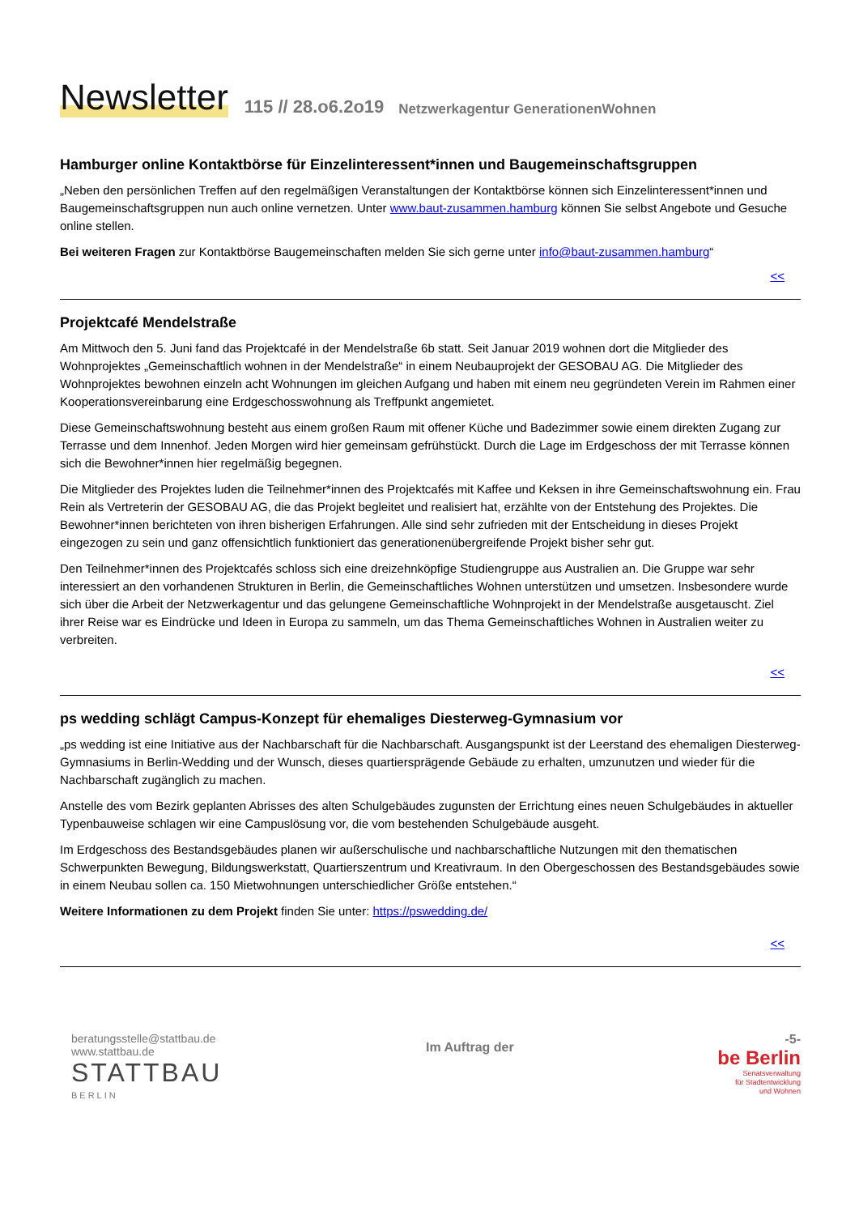Newsletter 115 // 28.o6.2o19 Netzwerkagentur GenerationenWohnen
Hamburger online Kontaktbörse für Einzelinteressent*innen und Baugemeinschaftsgruppen
„Neben den persönlichen Treffen auf den regelmäßigen Veranstaltungen der Kontaktbörse können sich Einzelinteressent*innen und Baugemeinschaftsgruppen nun auch online vernetzen. Unter www.baut-zusammen.hamburg können Sie selbst Angebote und Gesuche online stellen.
Bei weiteren Fragen zur Kontaktbörse Baugemeinschaften melden Sie sich gerne unter info@baut-zusammen.hamburg“
<<
Projektcafé Mendelstraße
Am Mittwoch den 5. Juni fand das Projektcafé in der Mendelstraße 6b statt. Seit Januar 2019 wohnen dort die Mitglieder des Wohnprojektes „Gemeinschaftlich wohnen in der Mendelstraße“ in einem Neubauprojekt der GESOBAU AG. Die Mitglieder des Wohnprojektes bewohnen einzeln acht Wohnungen im gleichen Aufgang und haben mit einem neu gegründeten Verein im Rahmen einer Kooperationsvereinbarung eine Erdgeschosswohnung als Treffpunkt angemietet.
Diese Gemeinschaftswohnung besteht aus einem großen Raum mit offener Küche und Badezimmer sowie einem direkten Zugang zur Terrasse und dem Innenhof. Jeden Morgen wird hier gemeinsam gefrühstückt. Durch die Lage im Erdgeschoss der mit Terrasse können sich die Bewohner*innen hier regelmäßig begegnen.
Die Mitglieder des Projektes luden die Teilnehmer*innen des Projektcafés mit Kaffee und Keksen in ihre Gemeinschaftswohnung ein. Frau Rein als Vertreterin der GESOBAU AG, die das Projekt begleitet und realisiert hat, erzählte von der Entstehung des Projektes. Die Bewohner*innen berichteten von ihren bisherigen Erfahrungen. Alle sind sehr zufrieden mit der Entscheidung in dieses Projekt eingezogen zu sein und ganz offensichtlich funktioniert das generationenübergreifende Projekt bisher sehr gut.
Den Teilnehmer*innen des Projektcafés schloss sich eine dreizehnköpfige Studiengruppe aus Australien an. Die Gruppe war sehr interessiert an den vorhandenen Strukturen in Berlin, die Gemeinschaftliches Wohnen unterstützen und umsetzen. Insbesondere wurde sich über die Arbeit der Netzwerkagentur und das gelungene Gemeinschaftliche Wohnprojekt in der Mendelstraße ausgetauscht. Ziel ihrer Reise war es Eindrücke und Ideen in Europa zu sammeln, um das Thema Gemeinschaftliches Wohnen in Australien weiter zu verbreiten.
<<
ps wedding schlägt Campus-Konzept für ehemaliges Diesterweg-Gymnasium vor
„ps wedding ist eine Initiative aus der Nachbarschaft für die Nachbarschaft. Ausgangspunkt ist der Leerstand des ehemaligen Diesterweg-Gymnasiums in Berlin-Wedding und der Wunsch, dieses quartiersprägende Gebäude zu erhalten, umzunutzen und wieder für die Nachbarschaft zugänglich zu machen.
Anstelle des vom Bezirk geplanten Abrisses des alten Schulgebäudes zugunsten der Errichtung eines neuen Schulgebäudes in aktueller Typenbauweise schlagen wir eine Campuslösung vor, die vom bestehenden Schulgebäude ausgeht.
Im Erdgeschoss des Bestandsgebäudes planen wir außerschulische und nachbarschaftliche Nutzungen mit den thematischen Schwerpunkten Bewegung, Bildungswerkstatt, Quartierszentrum und Kreativraum. In den Obergeschossen des Bestandsgebäudes sowie in einem Neubau sollen ca. 150 Mietwohnungen unterschiedlicher Größe entstehen.“
Weitere Informationen zu dem Projekt finden Sie unter: https://pswedding.de/
<<
beratungsstelle@stattbau.de
www.stattbau.de
STATTBAU
BERLIN
Im Auftrag der
-5-
be Berlin
Senatsverwaltung
für Stadtentwicklung
und Wohnen